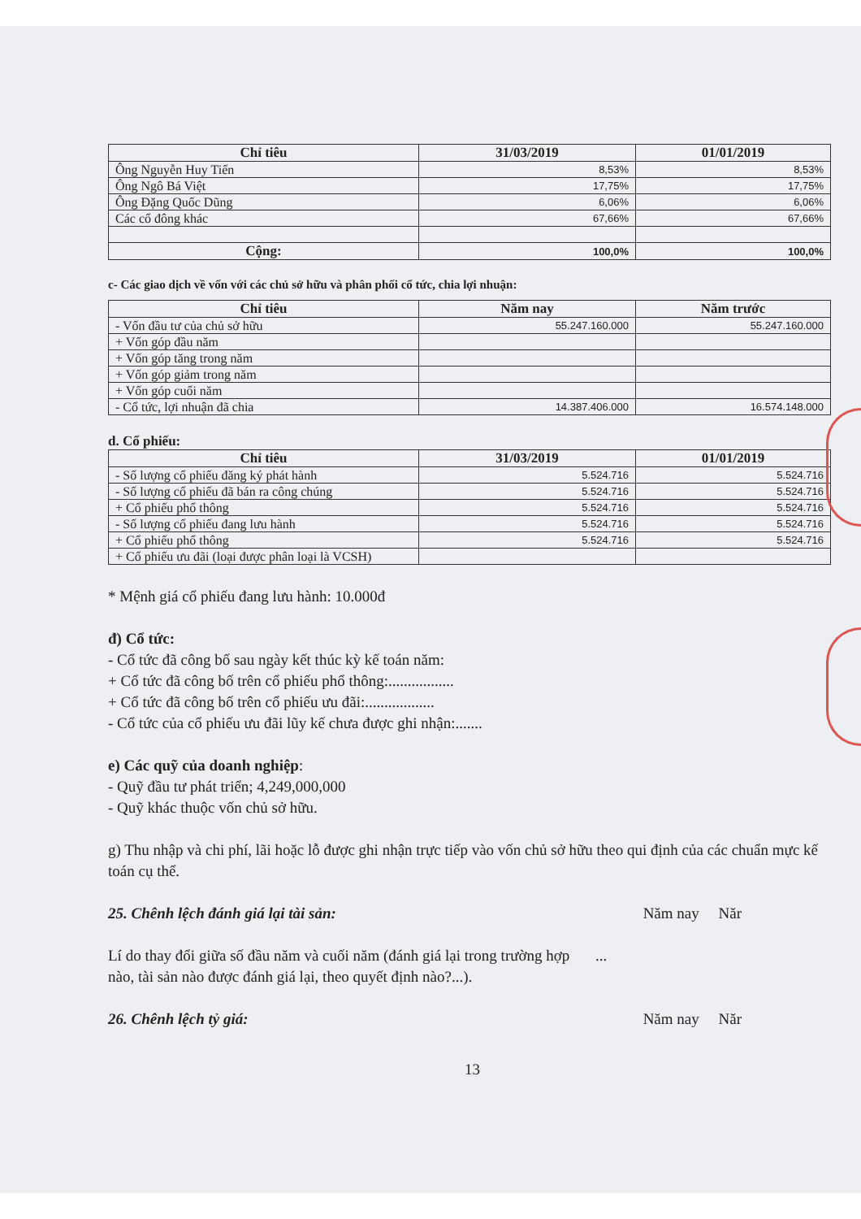| Chỉ tiêu | 31/03/2019 | 01/01/2019 |
| --- | --- | --- |
| Ông Nguyễn Huy Tiến | 8,53% | 8,53% |
| Ông Ngô Bá Việt | 17,75% | 17,75% |
| Ông Đặng Quốc Dũng | 6,06% | 6,06% |
| Các cổ đông khác | 67,66% | 67,66% |
| Cộng: | 100,0% | 100,0% |
c- Các giao dịch về vốn với các chủ sở hữu và phân phối cổ tức, chia lợi nhuận:
| Chỉ tiêu | Năm nay | Năm trước |
| --- | --- | --- |
| - Vốn đầu tư của chủ sở hữu | 55.247.160.000 | 55.247.160.000 |
| + Vốn góp đầu năm | | |
| + Vốn góp tăng trong năm | | |
| + Vốn góp giảm trong năm | | |
| + Vốn góp cuối năm | | |
| - Cổ tức, lợi nhuận đã chia | 14.387.406.000 | 16.574.148.000 |
d. Cổ phiếu:
| Chỉ tiêu | 31/03/2019 | 01/01/2019 |
| --- | --- | --- |
| - Số lượng cổ phiếu đăng ký phát hành | 5.524.716 | 5.524.716 |
| - Số lượng cổ phiếu đã bán ra công chúng | 5.524.716 | 5.524.716 |
| + Cổ phiếu phổ thông | 5.524.716 | 5.524.716 |
| - Số lượng cổ phiếu đang lưu hành | 5.524.716 | 5.524.716 |
| + Cổ phiếu phổ thông | 5.524.716 | 5.524.716 |
| + Cổ phiếu ưu đãi (loại được phân loại là VCSH) | | |
* Mệnh giá cổ phiếu đang lưu hành: 10.000đ
đ) Cổ tức:
- Cổ tức đã công bố sau ngày kết thúc kỳ kế toán năm:
+ Cổ tức đã công bố trên cổ phiếu phổ thông:.................
+ Cổ tức đã công bố trên cổ phiếu ưu đãi:..................
- Cổ tức của cổ phiếu ưu đãi lũy kế chưa được ghi nhận:.......
e) Các quỹ của doanh nghiệp:
- Quỹ đầu tư phát triển; 4,249,000,000
- Quỹ khác thuộc vốn chủ sở hữu.
g) Thu nhập và chi phí, lãi hoặc lỗ được ghi nhận trực tiếp vào vốn chủ sở hữu theo qui định của các chuẩn mực kế toán cụ thể.
25. Chênh lệch đánh giá lại tài sản:
Năm nay Năr
Lí do thay đổi giữa số đầu năm và cuối năm (đánh giá lại trong trường hợp nào, tài sản nào được đánh giá lại, theo quyết định nào?...).
...
26. Chênh lệch tỷ giá: Năm nay Năr
13